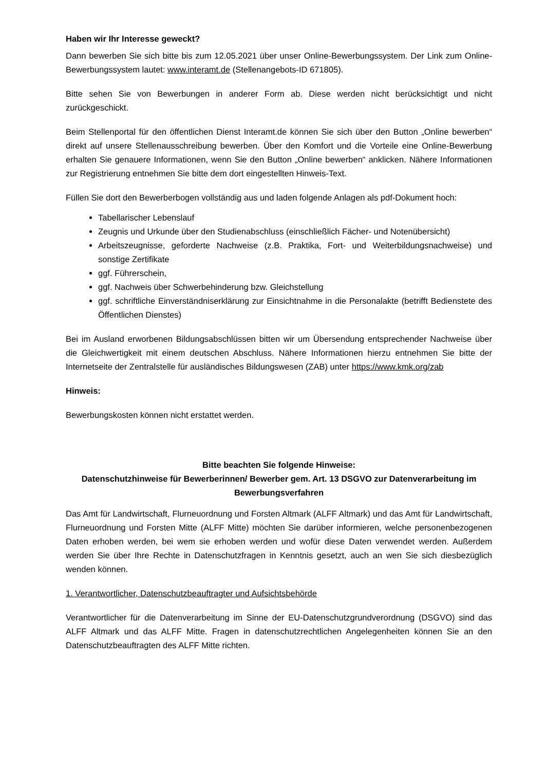Haben wir Ihr Interesse geweckt?
Dann bewerben Sie sich bitte bis zum 12.05.2021 über unser Online-Bewerbungssystem. Der Link zum Online-Bewerbungssystem lautet: www.interamt.de (Stellenangebots-ID 671805).
Bitte sehen Sie von Bewerbungen in anderer Form ab. Diese werden nicht berücksichtigt und nicht zurückgeschickt.
Beim Stellenportal für den öffentlichen Dienst Interamt.de können Sie sich über den Button „Online bewerben“ direkt auf unsere Stellenausschreibung bewerben. Über den Komfort und die Vorteile eine Online-Bewerbung erhalten Sie genauere Informationen, wenn Sie den Button „Online bewerben“ anklicken. Nähere Informationen zur Registrierung entnehmen Sie bitte dem dort eingestellten Hinweis-Text.
Füllen Sie dort den Bewerberbogen vollständig aus und laden folgende Anlagen als pdf-Dokument hoch:
Tabellarischer Lebenslauf
Zeugnis und Urkunde über den Studienabschluss (einschließlich Fächer- und Notenübersicht)
Arbeitszeugnisse, geforderte Nachweise (z.B. Praktika, Fort- und Weiterbildungsnachweise) und sonstige Zertifikate
ggf. Führerschein,
ggf. Nachweis über Schwerbehinderung bzw. Gleichstellung
ggf. schriftliche Einverständniserklärung zur Einsichtnahme in die Personalakte (betrifft Bedienstete des Öffentlichen Dienstes)
Bei im Ausland erworbenen Bildungsabschlüssen bitten wir um Übersendung entsprechender Nachweise über die Gleichwertigkeit mit einem deutschen Abschluss. Nähere Informationen hierzu entnehmen Sie bitte der Internetseite der Zentralstelle für ausländisches Bildungswesen (ZAB) unter https://www.kmk.org/zab
Hinweis:
Bewerbungskosten können nicht erstattet werden.
Bitte beachten Sie folgende Hinweise:
Datenschutzhinweise für Bewerberinnen/ Bewerber gem. Art. 13 DSGVO zur Datenverarbeitung im Bewerbungsverfahren
Das Amt für Landwirtschaft, Flurneuordnung und Forsten Altmark (ALFF Altmark) und das Amt für Landwirtschaft, Flurneuordnung und Forsten Mitte (ALFF Mitte) möchten Sie darüber informieren, welche personenbezogenen Daten erhoben werden, bei wem sie erhoben werden und wofür diese Daten verwendet werden. Außerdem werden Sie über Ihre Rechte in Datenschutzfragen in Kenntnis gesetzt, auch an wen Sie sich diesbezüglich wenden können.
1. Verantwortlicher, Datenschutzbeauftragter und Aufsichtsbehörde
Verantwortlicher für die Datenverarbeitung im Sinne der EU-Datenschutzgrundverordnung (DSGVO) sind das ALFF Altmark und das ALFF Mitte. Fragen in datenschutzrechtlichen Angelegenheiten können Sie an den Datenschutzbeauftragten des ALFF Mitte richten.